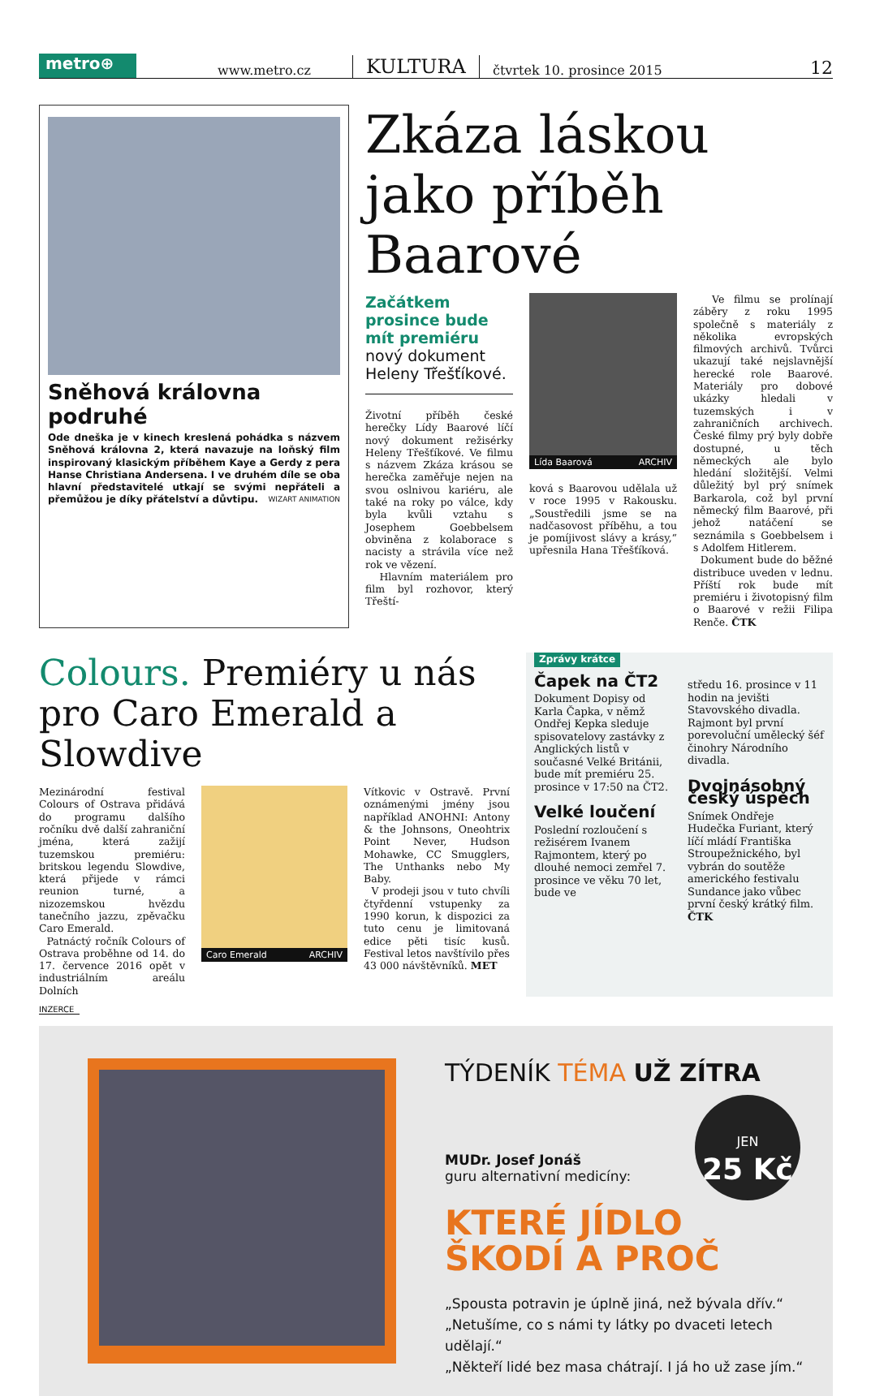metro⊕
www.metro.cz
KULTURA
čtvrtek 10. prosince 2015
12
Sněhová královna podruhé
Ode dneška je v kinech kreslená pohádka s názvem Sněhová královna 2, která navazuje na loňský film inspirovaný klasickým příběhem Kaye a Gerdy z pera Hanse Christiana Andersena. I ve druhém díle se oba hlavní představitelé utkají se svými nepřáteli a přemůžou je díky přátelství a důvtipu. WIZART ANIMATION
Zkáza láskou jako příběh Baarové
Začátkem prosince bude mít premiéru nový dokument Heleny Třešťíkové.
Životní příběh české herečky Lídy Baarové líčí nový dokument režisérky Heleny Třešťíkové. Ve filmu s názvem Zkáza krásou se herečka zaměřuje nejen na svou oslnivou kariéru, ale také na roky po válce, kdy byla kvůli vztahu s Josephem Goebbelsem obviněna z kolaborace s nacisty a strávila více než rok ve vězení.
Hlavním materiálem pro film byl rozhovor, který Třeští-
Lída Baarová ARCHIV
ková s Baarovou udělala už v roce 1995 v Rakousku. „Soustředili jsme se na nadčasovost příběhu, a tou je pomíjivost slávy a krásy,“ upřesnila Hana Třešťíková.
Ve filmu se prolínají záběry z roku 1995 společně s materiály z několika evropských filmových archivů. Tvůrci ukazují také nejslavnější herecké role Baarové. Materiály pro dobové ukázky hledali v tuzemských i v zahraničních archivech. České filmy prý byly dobře dostupné, u těch německých ale bylo hledání složitější. Velmi důležitý byl prý snímek Barkarola, což byl první německý film Baarové, při jehož natáčení se seznámila s Goebbelsem i s Adolfem Hitlerem.
Dokument bude do běžné distribuce uveden v lednu. Příští rok bude mít premiéru i životopisný film o Baarové v režii Filipa Renče. ČTK
Colours. Premiéry u nás pro Caro Emerald a Slowdive
Mezinárodní festival Colours of Ostrava přidává do programu dalšího ročníku dvě další zahraniční jména, která zažijí tuzemskou premiéru: britskou legendu Slowdive, která přijede v rámci reunion turné, a nizozemskou hvězdu tanečního jazzu, zpěvačku Caro Emerald.
Patnáctý ročník Colours of Ostrava proběhne od 14. do 17. července 2016 opět v industriálním areálu Dolních
Caro Emerald ARCHIV
Vítkovic v Ostravě. První oznámenými jmény jsou například ANOHNI: Antony & the Johnsons, Oneohtrix Point Never, Hudson Mohawke, CC Smugglers, The Unthanks nebo My Baby.
V prodeji jsou v tuto chvíli čtyřdenní vstupenky za 1990 korun, k dispozici za tuto cenu je limitovaná edice pěti tisíc kusů. Festival letos navštívilo přes 43 000 návštěvníků. MET
Zprávy krátce
Čapek na ČT2
Dokument Dopisy od Karla Čapka, v němž Ondřej Kepka sleduje spisovatelovy zastávky z Anglických listů v současné Velké Británii, bude mít premiéru 25. prosince v 17:50 na ČT2.
Velké loučení
Poslední rozloučení s režisérem Ivanem Rajmontem, který po dlouhé nemoci zemřel 7. prosince ve věku 70 let, bude ve
středu 16. prosince v 11 hodin na jevišti Stavovského divadla. Rajmont byl první porevoluční umělecký šéf činohry Národního divadla.
Dvojnásobný český úspěch
Snímek Ondřeje Hudečka Furiant, který líčí mládí Františka Stroupežnického, byl vybrán do soutěže amerického festivalu Sundance jako vůbec první český krátký film. ČTK
INZERCE
TÝDENÍK TÉMA UŽ ZÍTRA
JEN
25 Kč
MUDr. Josef Jonáš
guru alternativní medicíny:
KTERÉ JÍDLO
ŠKODÍ A PROČ
„Spousta potravin je úplně jiná, než bývala dřív.“
„Netušíme, co s námi ty látky po dvaceti letech udělají.“
„Někteří lidé bez masa chátrají. I já ho už zase jím.“